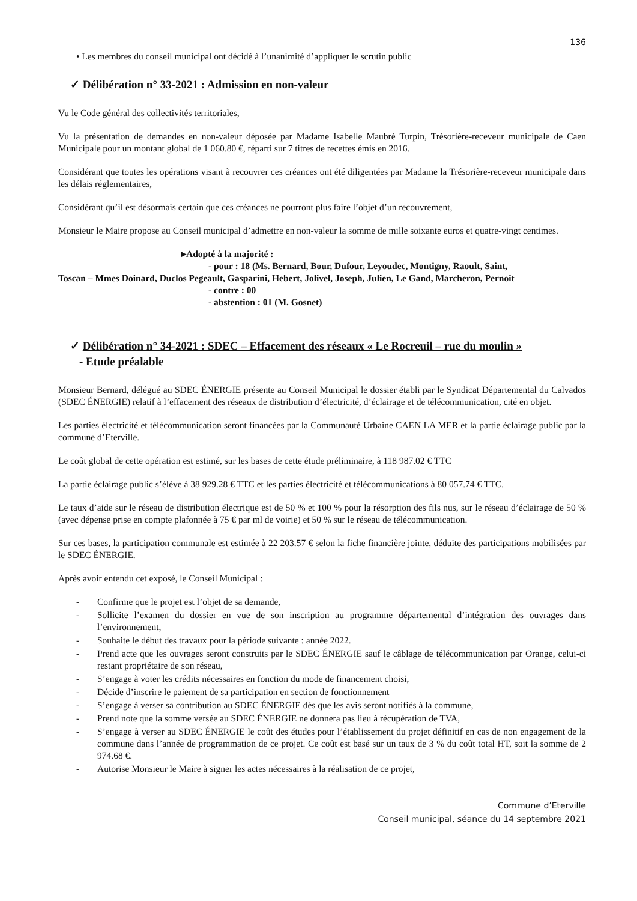136
• Les membres du conseil municipal ont décidé à l’unanimité d’appliquer le scrutin public
✓ Délibération n° 33-2021 : Admission en non-valeur
Vu le Code général des collectivités territoriales,
Vu la présentation de demandes en non-valeur déposée par Madame Isabelle Maubré Turpin, Trésorière-receveur municipale de Caen Municipale pour un montant global de 1 060.80 €, réparti sur 7 titres de recettes émis en 2016.
Considérant que toutes les opérations visant à recouvrer ces créances ont été diligentées par Madame la Trésorière-receveur municipale dans les délais réglementaires,
Considérant qu’il est désormais certain que ces créances ne pourront plus faire l’objet d’un recouvrement,
Monsieur le Maire propose au Conseil municipal d’admettre en non-valeur la somme de mille soixante euros et quatre-vingt centimes.
▸Adopté à la majorité :
- pour : 18 (Ms. Bernard, Bour, Dufour, Leyoudec, Montigny, Raoult, Saint,
Toscan – Mmes Doinard, Duclos Pegeault, Gasparini, Hebert, Jolivel, Joseph, Julien, Le Gand, Marcheron, Pernoit
- contre : 00
- abstention : 01 (M. Gosnet)
✓ Délibération n° 34-2021 : SDEC – Effacement des réseaux « Le Rocreuil – rue du moulin »
- Etude préalable
Monsieur Bernard, délégué au SDEC ÉNERGIE présente au Conseil Municipal le dossier établi par le Syndicat Départemental du Calvados (SDEC ÉNERGIE) relatif à l’effacement des réseaux de distribution d’électricité, d’éclairage et de télécommunication, cité en objet.
Les parties électricité et télécommunication seront financées par la Communauté Urbaine CAEN LA MER et la partie éclairage public par la commune d’Eterville.
Le coût global de cette opération est estimé, sur les bases de cette étude préliminaire, à 118 987.02 € TTC
La partie éclairage public s’élève à 38 929.28 € TTC et les parties électricité et télécommunications à 80 057.74 € TTC.
Le taux d’aide sur le réseau de distribution électrique est de 50 % et 100 % pour la résorption des fils nus, sur le réseau d’éclairage de 50 % (avec dépense prise en compte plafonnée à 75 € par ml de voirie) et 50 % sur le réseau de télécommunication.
Sur ces bases, la participation communale est estimée à 22 203.57 € selon la fiche financière jointe, déduite des participations mobilisées par le SDEC ÉNERGIE.
Après avoir entendu cet exposé, le Conseil Municipal :
- Confirme que le projet est l’objet de sa demande,
- Sollicite l’examen du dossier en vue de son inscription au programme départemental d’intégration des ouvrages dans l’environnement,
- Souhaite le début des travaux pour la période suivante : année 2022.
- Prend acte que les ouvrages seront construits par le SDEC ÉNERGIE sauf le câblage de télécommunication par Orange, celui-ci restant propriétaire de son réseau,
- S’engage à voter les crédits nécessaires en fonction du mode de financement choisi,
- Décide d’inscrire le paiement de sa participation en section de fonctionnement
- S’engage à verser sa contribution au SDEC ÉNERGIE dès que les avis seront notifiés à la commune,
- Prend note que la somme versée au SDEC ÉNERGIE ne donnera pas lieu à récupération de TVA,
- S’engage à verser au SDEC ÉNERGIE le coût des études pour l’établissement du projet définitif en cas de non engagement de la commune dans l’année de programmation de ce projet. Ce coût est basé sur un taux de 3 % du coût total HT, soit la somme de 2 974.68 €.
- Autorise Monsieur le Maire à signer les actes nécessaires à la réalisation de ce projet,
Commune d’Eterville
Conseil municipal, séance du 14 septembre 2021